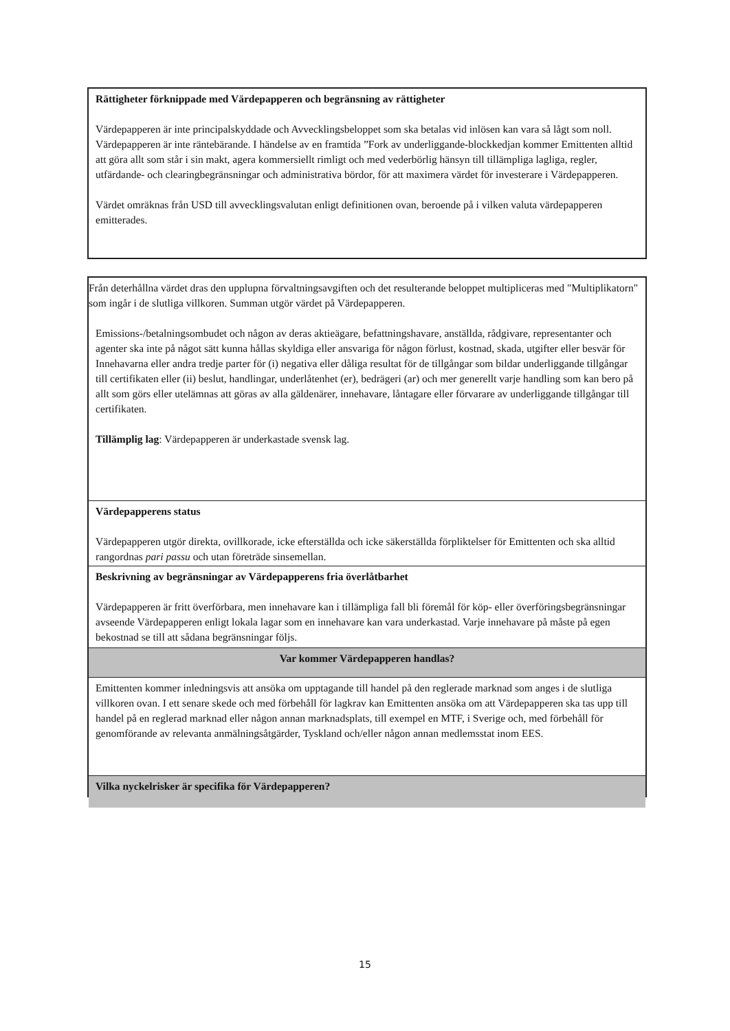Rättigheter förknippade med Värdepapperen och begränsning av rättigheter
Värdepapperen är inte principalskyddade och Avvecklingsbeloppet som ska betalas vid inlösen kan vara så lågt som noll. Värdepapperen är inte räntebärande. I händelse av en framtida ”Fork av underliggande-blockkedjan kommer Emittenten alltid att göra allt som står i sin makt, agera kommersiellt rimligt och med vederbörlig hänsyn till tillämpliga lagliga, regler, utfärdande- och clearingbegränsningar och administrativa bördor, för att maximera värdet för investerare i Värdepapperen.
Värdet omräknas från USD till avvecklingsvalutan enligt definitionen ovan, beroende på i vilken valuta värdepapperen emitterades.
Från deterhållna värdet dras den upplupna förvaltningsavgiften och det resulterande beloppet multipliceras med "Multiplikatorn" som ingår i de slutliga villkoren. Summan utgör värdet på Värdepapperen.
Emissions-/betalningsombudet och någon av deras aktieägare, befattningshavare, anställda, rådgivare, representanter och agenter ska inte på något sätt kunna hållas skyldiga eller ansvariga för någon förlust, kostnad, skada, utgifter eller besvär för Innehavarna eller andra tredje parter för (i) negativa eller dåliga resultat för de tillgångar som bildar underliggande tillgångar till certifikaten eller (ii) beslut, handlingar, underlåtenhet (er), bedrägeri (ar) och mer generellt varje handling som kan bero på allt som görs eller utelämnas att göras av alla gäldenärer, innehavare, låntagare eller förvarare av underliggande tillgångar till certifikaten.
Tillämplig lag: Värdepapperen är underkastade svensk lag.
Värdepapperens status
Värdepapperen utgör direkta, ovillkorade, icke efterställda och icke säkerställda förpliktelser för Emittenten och ska alltid rangordnas pari passu och utan företräde sinsemellan.
Beskrivning av begränsningar av Värdepapperens fria överlåtbarhet
Värdepapperen är fritt överförbara, men innehavare kan i tillämpliga fall bli föremål för köp- eller överföringsbegränsningar avseende Värdepapperen enligt lokala lagar som en innehavare kan vara underkastad. Varje innehavare på måste på egen bekostnad se till att sådana begränsningar följs.
Var kommer Värdepapperen handlas?
Emittenten kommer inledningsvis att ansöka om upptagande till handel på den reglerade marknad som anges i de slutliga villkoren ovan. I ett senare skede och med förbehåll för lagkrav kan Emittenten ansöka om att Värdepapperen ska tas upp till handel på en reglerad marknad eller någon annan marknadsplats, till exempel en MTF, i Sverige och, med förbehåll för genomförande av relevanta anmälningsåtgärder, Tyskland och/eller någon annan medlemsstat inom EES.
Vilka nyckelrisker är specifika för Värdepapperen?
15